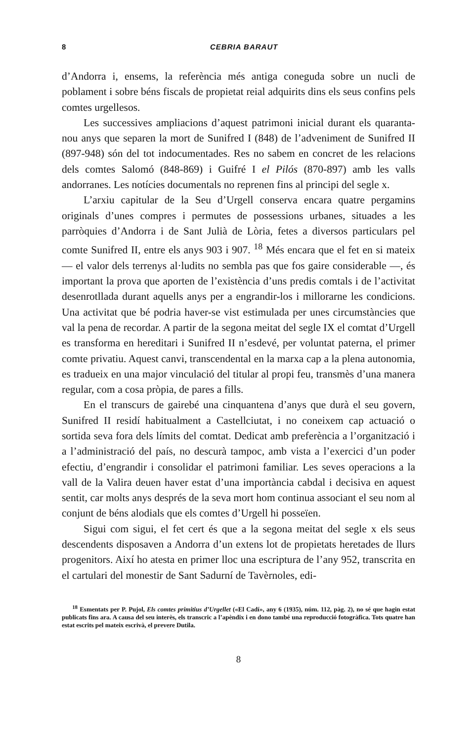8 CEBRIA BARAUT
d’Andorra i, ensems, la referència més antiga coneguda sobre un nucli de poblament i sobre béns fiscals de propietat reial adquirits dins els seus confins pels comtes urgellesos.
Les successives ampliacions d’aquest patrimoni inicial durant els quaranta-nou anys que separen la mort de Sunifred I (848) de l’adveniment de Sunifred II (897-948) són del tot indocumentades. Res no sabem en concret de les relacions dels comtes Salomó (848-869) i Guifré I el Pilós (870-897) amb les valls andorranes. Les notícies documentals no reprenen fins al principi del segle x.
L’arxiu capitular de la Seu d’Urgell conserva encara quatre pergamins originals d’unes compres i permutes de possessions urbanes, situades a les parròquies d’Andorra i de Sant Julià de Lòria, fetes a diversos particulars pel comte Sunifred II, entre els anys 903 i 907. <sup>18</sup> Més encara que el fet en si mateix — el valor dels terrenys al·ludits no sembla pas que fos gaire considerable —, és important la prova que aporten de l’existència d’uns predis comtals i de l’activitat desenrotllada durant aquells anys per a engrandir-los i millorarne les condicions. Una activitat que bé podria haver-se vist estimulada per unes circumstàncies que val la pena de recordar. A partir de la segona meitat del segle IX el comtat d’Urgell es transforma en hereditari i Sunifred II n’esdevé, per voluntat paterna, el primer comte privatiu. Aquest canvi, transcendental en la marxa cap a la plena autonomia, es tradueix en una major vinculació del titular al propi feu, transmès d’una manera regular, com a cosa pròpia, de pares a fills.
En el transcurs de gairebé una cinquantena d’anys que durà el seu govern, Sunifred II residí habitualment a Castellciutat, i no coneixem cap actuació o sortida seva fora dels límits del comtat. Dedicat amb preferència a l’organització i a l’administració del país, no descurà tampoc, amb vista a l’exercici d’un poder efectiu, d’engrandir i consolidar el patrimoni familiar. Les seves operacions a la vall de la Valira deuen haver estat d’una importància cabdal i decisiva en aquest sentit, car molts anys després de la seva mort hom continua associant el seu nom al conjunt de béns alodials que els comtes d’Urgell hi posseïen.
Sigui com sigui, el fet cert és que a la segona meitat del segle x els seus descendents disposaven a Andorra d’un extens lot de propietats heretades de llurs progenitors. Així ho atesta en primer lloc una escriptura de l’any 952, transcrita en el cartulari del monestir de Sant Sadurní de Tavèrnoles, edi-
<sup>18</sup> Esmentats per P. Pujol, Els comtes primitius d’Urgellet («El Cadí», any 6 (1935), núm. 112, pàg. 2), no sé que hagin estat publicats fins ara. A causa del seu interès, els transcric a l’apèndix i en dono també una reproducció fotogràfica. Tots quatre han estat escrits pel mateix escrivà, el prevere Dutila.
8